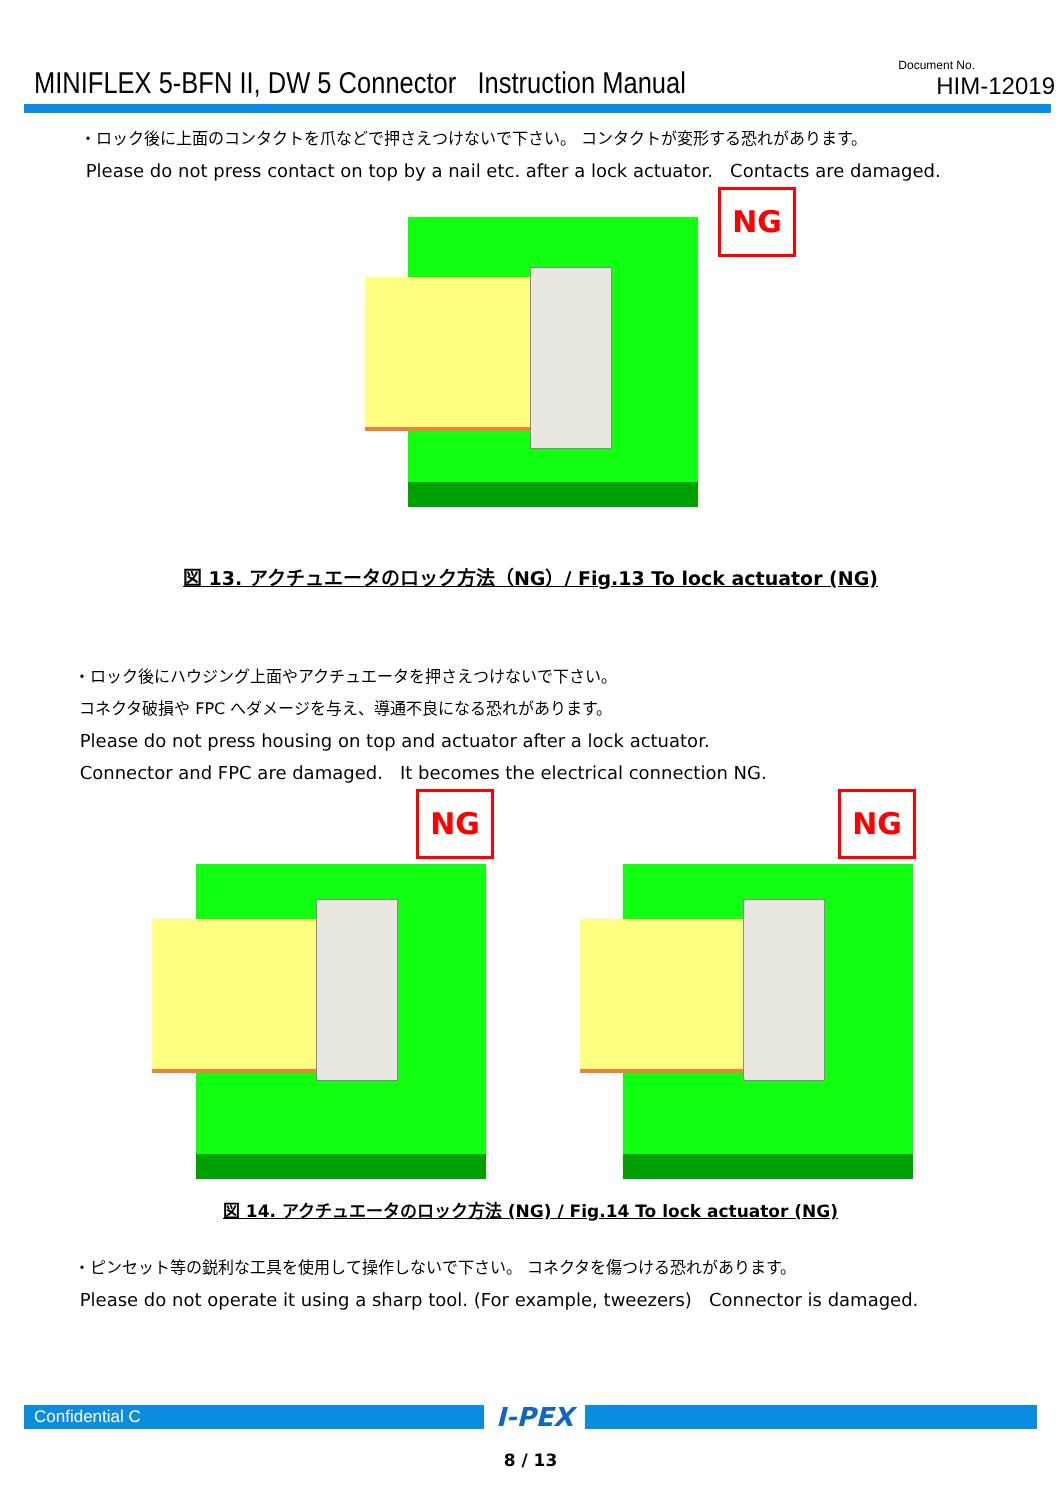MINIFLEX 5-BFN II, DW 5 Connector Instruction Manual
Document No.
HIM-12019
・ロック後に上面のコンタクトを爪などで押さえつけないで下さい。 コンタクトが変形する恐れがあります。
Please do not press contact on top by a nail etc. after a lock actuator. Contacts are damaged.
NG
図 13. アクチュエータのロック方法（NG）/ Fig.13 To lock actuator (NG)
・ロック後にハウジング上面やアクチュエータを押さえつけないで下さい。
コネクタ破損や FPC へダメージを与え、導通不良になる恐れがあります。
Please do not press housing on top and actuator after a lock actuator.
Connector and FPC are damaged. It becomes the electrical connection NG.
NG NG
図 14. アクチュエータのロック方法 (NG) / Fig.14 To lock actuator (NG)
・ピンセット等の鋭利な工具を使用して操作しないで下さい。 コネクタを傷つける恐れがあります。
Please do not operate it using a sharp tool. (For example, tweezers) Connector is damaged.
Confidential C
I-PEX
8 / 13